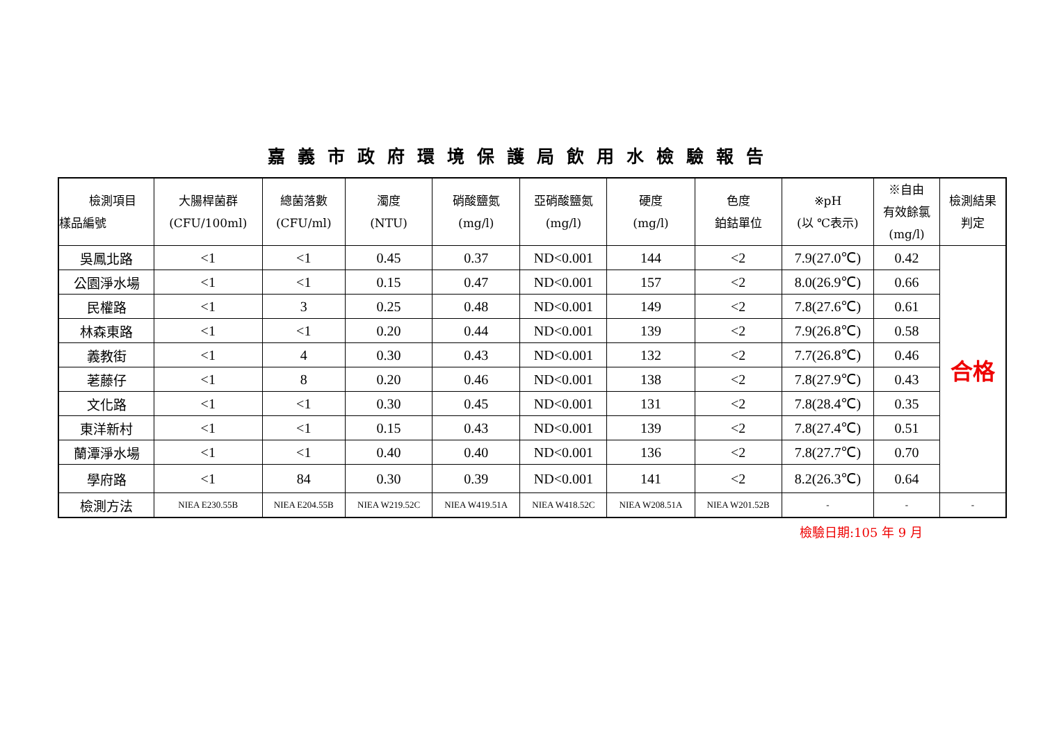嘉義市政府環境保護局飲用水檢驗報告
| 檢測項目 樣品編號 | 大腸桿菌群 (CFU/100ml) | 總菌落數 (CFU/ml) | 濁度 (NTU) | 硝酸鹽氮 (mg/l) | 亞硝酸鹽氮 (mg/l) | 硬度 (mg/l) | 色度 鉑鈷單位 | ※pH (以 ℃表示) | ※自由 有效餘氯 (mg/l) | 檢測結果 判定 |
| --- | --- | --- | --- | --- | --- | --- | --- | --- | --- | --- |
| 吳鳳北路 | <1 | <1 | 0.45 | 0.37 | ND<0.001 | 144 | <2 | 7.9(27.0℃) | 0.42 | 合格 |
| 公園淨水場 | <1 | <1 | 0.15 | 0.47 | ND<0.001 | 157 | <2 | 8.0(26.9℃) | 0.66 | |
| 民權路 | <1 | 3 | 0.25 | 0.48 | ND<0.001 | 149 | <2 | 7.8(27.6℃) | 0.61 | |
| 林森東路 | <1 | <1 | 0.20 | 0.44 | ND<0.001 | 139 | <2 | 7.9(26.8℃) | 0.58 | |
| 義教街 | <1 | 4 | 0.30 | 0.43 | ND<0.001 | 132 | <2 | 7.7(26.8℃) | 0.46 | |
| 荖藤仔 | <1 | 8 | 0.20 | 0.46 | ND<0.001 | 138 | <2 | 7.8(27.9℃) | 0.43 | |
| 文化路 | <1 | <1 | 0.30 | 0.45 | ND<0.001 | 131 | <2 | 7.8(28.4℃) | 0.35 | |
| 東洋新村 | <1 | <1 | 0.15 | 0.43 | ND<0.001 | 139 | <2 | 7.8(27.4℃) | 0.51 | |
| 蘭潭淨水場 | <1 | <1 | 0.40 | 0.40 | ND<0.001 | 136 | <2 | 7.8(27.7℃) | 0.70 | |
| 學府路 | <1 | 84 | 0.30 | 0.39 | ND<0.001 | 141 | <2 | 8.2(26.3℃) | 0.64 | |
| 檢測方法 | NIEA E230.55B | NIEA E204.55B | NIEA W219.52C | NIEA W419.51A | NIEA W418.52C | NIEA W208.51A | NIEA W201.52B | - | - | - |
檢驗日期:105 年 9 月